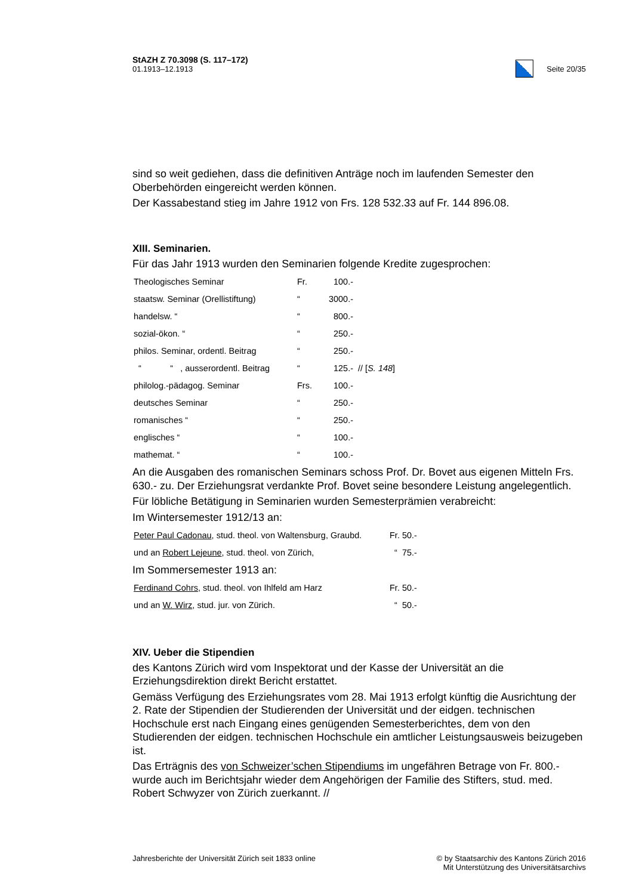StAZH Z 70.3098 (S. 117–172)
01.1913–12.1913
Seite 20/35
sind so weit gediehen, dass die definitiven Anträge noch im laufenden Semester den Oberbehörden eingereicht werden können.
Der Kassabestand stieg im Jahre 1912 von Frs. 128 532.33 auf Fr. 144 896.08.
XIII. Seminarien.
Für das Jahr 1913 wurden den Seminarien folgende Kredite zugesprochen:
| Theologisches Seminar | Fr. | 100.- | |
| staatsw. Seminar (Orellistiftung) | “ | 3000.- | |
| handelsw. “ | “ | 800.- | |
| sozial-ökon. “ | “ | 250.- | |
| philos. Seminar, ordentl. Beitrag | “ | 250.- | |
| “ “ , ausserordentl. Beitrag | “ | 125.- | // [ S. 148 ] |
| philolog.-pädagog. Seminar | Frs. | 100.- | |
| deutsches Seminar | “ | 250.- | |
| romanisches “ | “ | 250.- | |
| englisches “ | “ | 100.- | |
| mathemat. “ | “ | 100.- | |
An die Ausgaben des romanischen Seminars schoss Prof. Dr. Bovet aus eigenen Mitteln Frs. 630.- zu. Der Erziehungsrat verdankte Prof. Bovet seine besondere Leistung angelegentlich.
Für löbliche Betätigung in Seminarien wurden Semesterprämien verabreicht:
Im Wintersemester 1912/13 an:
| Peter Paul Cadonau , stud. theol. von Waltensburg, Graubd. | Fr. 50.- |
| und an Robert Lejeune , stud. theol. von Zürich, | “ 75.- |
Im Sommersemester 1913 an:
| Ferdinand Cohrs , stud. theol. von Ihlfeld am Harz | Fr. 50.- |
| und an W. Wirz , stud. jur. von Zürich. | “ 50.- |
XIV. Ueber die Stipendien
des Kantons Zürich wird vom Inspektorat und der Kasse der Universität an die Erziehungsdirektion direkt Bericht erstattet.
Gemäss Verfügung des Erziehungsrates vom 28. Mai 1913 erfolgt künftig die Ausrichtung der 2. Rate der Stipendien der Studierenden der Universität und der eidgen. technischen Hochschule erst nach Eingang eines genügenden Semesterberichtes, dem von den Studierenden der eidgen. technischen Hochschule ein amtlicher Leistungsausweis beizugeben ist.
Das Erträgnis des von Schweizer’schen Stipendiums im ungefähren Betrage von Fr. 800.- wurde auch im Berichtsjahr wieder dem Angehörigen der Familie des Stifters, stud. med. Robert Schwyzer von Zürich zuerkannt. //
Jahresberichte der Universität Zürich seit 1833 online
© by Staatsarchiv des Kantons Zürich 2016
Mit Unterstützung des Universitätsarchivs